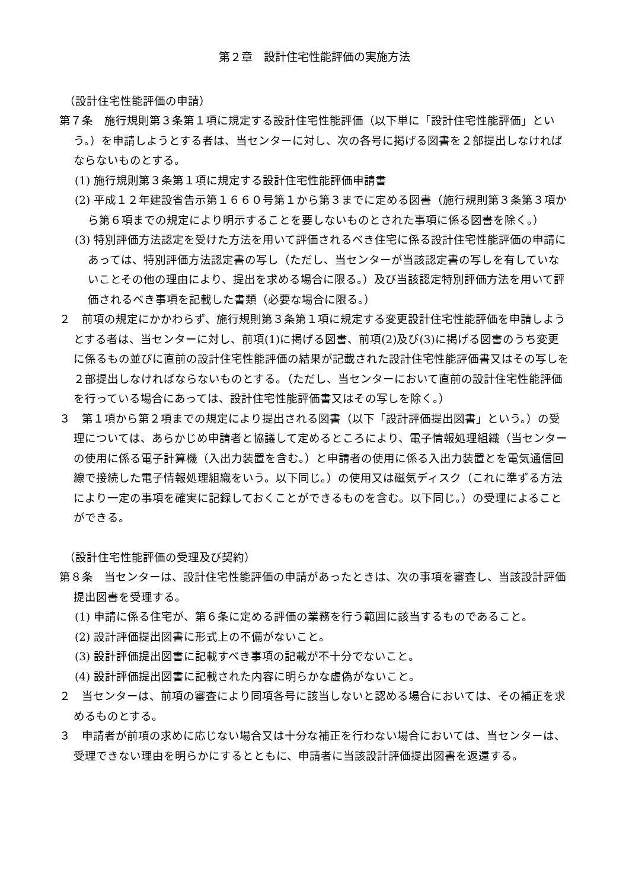第２章　設計住宅性能評価の実施方法
（設計住宅性能評価の申請）
第７条　施行規則第３条第１項に規定する設計住宅性能評価（以下単に「設計住宅性能評価」という。）を申請しようとする者は、当センターに対し、次の各号に掲げる図書を２部提出しなければならないものとする。
(1) 施行規則第３条第１項に規定する設計住宅性能評価申請書
(2) 平成１２年建設省告示第１６６０号第１から第３までに定める図書（施行規則第３条第３項から第６項までの規定により明示することを要しないものとされた事項に係る図書を除く。）
(3) 特別評価方法認定を受けた方法を用いて評価されるべき住宅に係る設計住宅性能評価の申請にあっては、特別評価方法認定書の写し（ただし、当センターが当該認定書の写しを有していないことその他の理由により、提出を求める場合に限る。）及び当該認定特別評価方法を用いて評価されるべき事項を記載した書類（必要な場合に限る。）
２　前項の規定にかかわらず、施行規則第３条第１項に規定する変更設計住宅性能評価を申請しようとする者は、当センターに対し、前項(1)に掲げる図書、前項(2)及び(3)に掲げる図書のうち変更に係るもの並びに直前の設計住宅性能評価の結果が記載された設計住宅性能評価書又はその写しを２部提出しなければならないものとする。（ただし、当センターにおいて直前の設計住宅性能評価を行っている場合にあっては、設計住宅性能評価書又はその写しを除く。）
３　第１項から第２項までの規定により提出される図書（以下「設計評価提出図書」という。）の受理については、あらかじめ申請者と協議して定めるところにより、電子情報処理組織（当センターの使用に係る電子計算機（入出力装置を含む。）と申請者の使用に係る入出力装置とを電気通信回線で接続した電子情報処理組織をいう。以下同じ。）の使用又は磁気ディスク（これに準ずる方法により一定の事項を確実に記録しておくことができるものを含む。以下同じ。）の受理によることができる。
（設計住宅性能評価の受理及び契約）
第８条　当センターは、設計住宅性能評価の申請があったときは、次の事項を審査し、当該設計評価提出図書を受理する。
(1) 申請に係る住宅が、第６条に定める評価の業務を行う範囲に該当するものであること。
(2) 設計評価提出図書に形式上の不備がないこと。
(3) 設計評価提出図書に記載すべき事項の記載が不十分でないこと。
(4) 設計評価提出図書に記載された内容に明らかな虚偽がないこと。
２　当センターは、前項の審査により同項各号に該当しないと認める場合においては、その補正を求めるものとする。
３　申請者が前項の求めに応じない場合又は十分な補正を行わない場合においては、当センターは、受理できない理由を明らかにするとともに、申請者に当該設計評価提出図書を返還する。